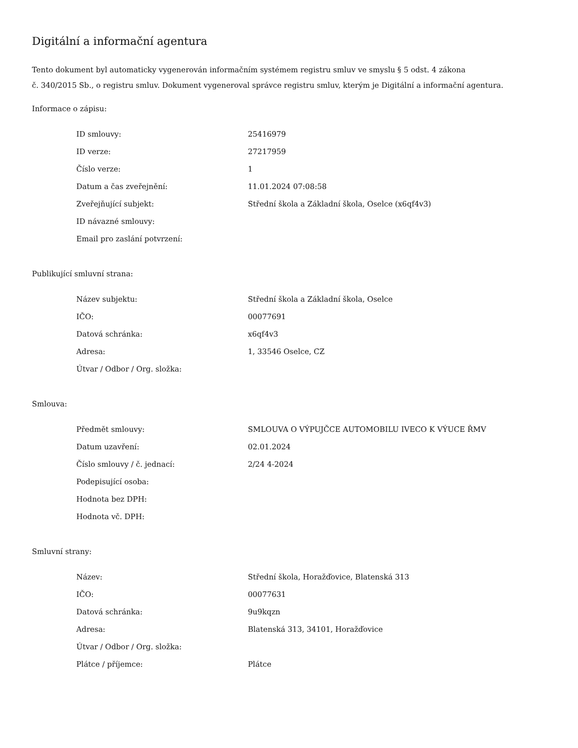Digitální a informační agentura
Tento dokument byl automaticky vygenerován informačním systémem registru smluv ve smyslu § 5 odst. 4 zákona
č. 340/2015 Sb., o registru smluv. Dokument vygeneroval správce registru smluv, kterým je Digitální a informační agentura.
Informace o zápisu:
| ID smlouvy: | 25416979 |
| ID verze: | 27217959 |
| Číslo verze: | 1 |
| Datum a čas zveřejnění: | 11.01.2024 07:08:58 |
| Zveřejňující subjekt: | Střední škola a Základní škola, Oselce (x6qf4v3) |
| ID návazné smlouvy: | |
| Email pro zaslání potvrzení: | |
Publikující smluvní strana:
| Název subjektu: | Střední škola a Základní škola, Oselce |
| IČO: | 00077691 |
| Datová schránka: | x6qf4v3 |
| Adresa: | 1, 33546 Oselce, CZ |
| Útvar / Odbor / Org. složka: | |
Smlouva:
| Předmět smlouvy: | SMLOUVA O VÝPUJČCE AUTOMOBILU IVECO K VÝUCE ŘMV |
| Datum uzavření: | 02.01.2024 |
| Číslo smlouvy / č. jednací: | 2/24 4-2024 |
| Podepisující osoba: | |
| Hodnota bez DPH: | |
| Hodnota vč. DPH: | |
Smluvní strany:
| Název: | Střední škola, Horažďovice, Blatenská 313 |
| IČO: | 00077631 |
| Datová schránka: | 9u9kqzn |
| Adresa: | Blatenská 313, 34101, Horažďovice |
| Útvar / Odbor / Org. složka: | |
| Plátce / příjemce: | Plátce |